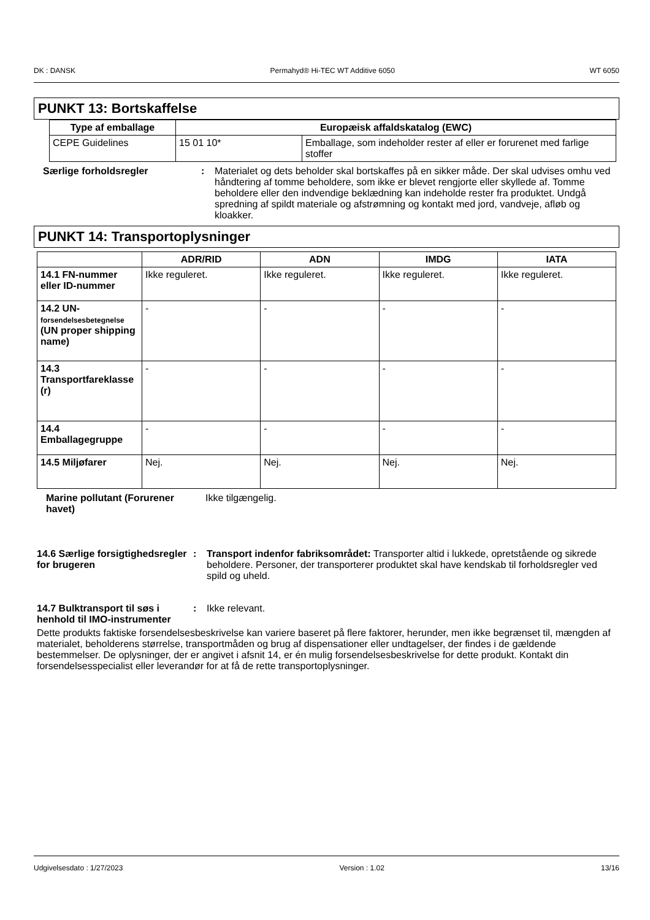DK : DANSK Permahyd® Hi-TEC WT Additive 6050 WT 6050
PUNKT 13: Bortskaffelse
| Type af emballage | Europæisk affaldskatalog (EWC) | |
| --- | --- | --- |
| CEPE Guidelines | 15 01 10* | Emballage, som indeholder rester af eller er forurenet med farlige stoffer |
Særlige forholdsregler : Materialet og dets beholder skal bortskaffes på en sikker måde. Der skal udvises omhu ved håndtering af tomme beholdere, som ikke er blevet rengjorte eller skyllede af. Tomme beholdere eller den indvendige beklædning kan indeholde rester fra produktet. Undgå spredning af spildt materiale og afstrømning og kontakt med jord, vandveje, afløb og kloakker.
PUNKT 14: Transportoplysninger
| | ADR/RID | ADN | IMDG | IATA |
| --- | --- | --- | --- | --- |
| 14.1 FN-nummer eller ID-nummer | Ikke reguleret. | Ikke reguleret. | Ikke reguleret. | Ikke reguleret. |
| 14.2 UN- forsendelsesbetegnelse (UN proper shipping name) | - | - | - | - |
| 14.3 Transportfareklasse (r) | - | - | - | - |
| 14.4 Emballagegruppe | - | - | - | - |
| 14.5 Miljøfarer | Nej. | Nej. | Nej. | Nej. |
Marine pollutant (Forurener havet)
Ikke tilgængelig.
14.6 Særlige forsigtighedsregler for brugeren
: Transport indenfor fabriksområdet: Transporter altid i lukkede, opretstående og sikrede beholdere. Personer, der transporterer produktet skal have kendskab til forholdsregler ved spild og uheld.
14.7 Bulktransport til søs i henhold til IMO-instrumenter
: Ikke relevant.
Dette produkts faktiske forsendelsesbeskrivelse kan variere baseret på flere faktorer, herunder, men ikke begrænset til, mængden af materialet, beholderens størrelse, transportmåden og brug af dispensationer eller undtagelser, der findes i de gældende bestemmelser. De oplysninger, der er angivet i afsnit 14, er én mulig forsendelsesbeskrivelse for dette produkt. Kontakt din forsendelsesspecialist eller leverandør for at få de rette transportoplysninger.
Udgivelsesdato : 1/27/2023 Version : 1.02 13/16